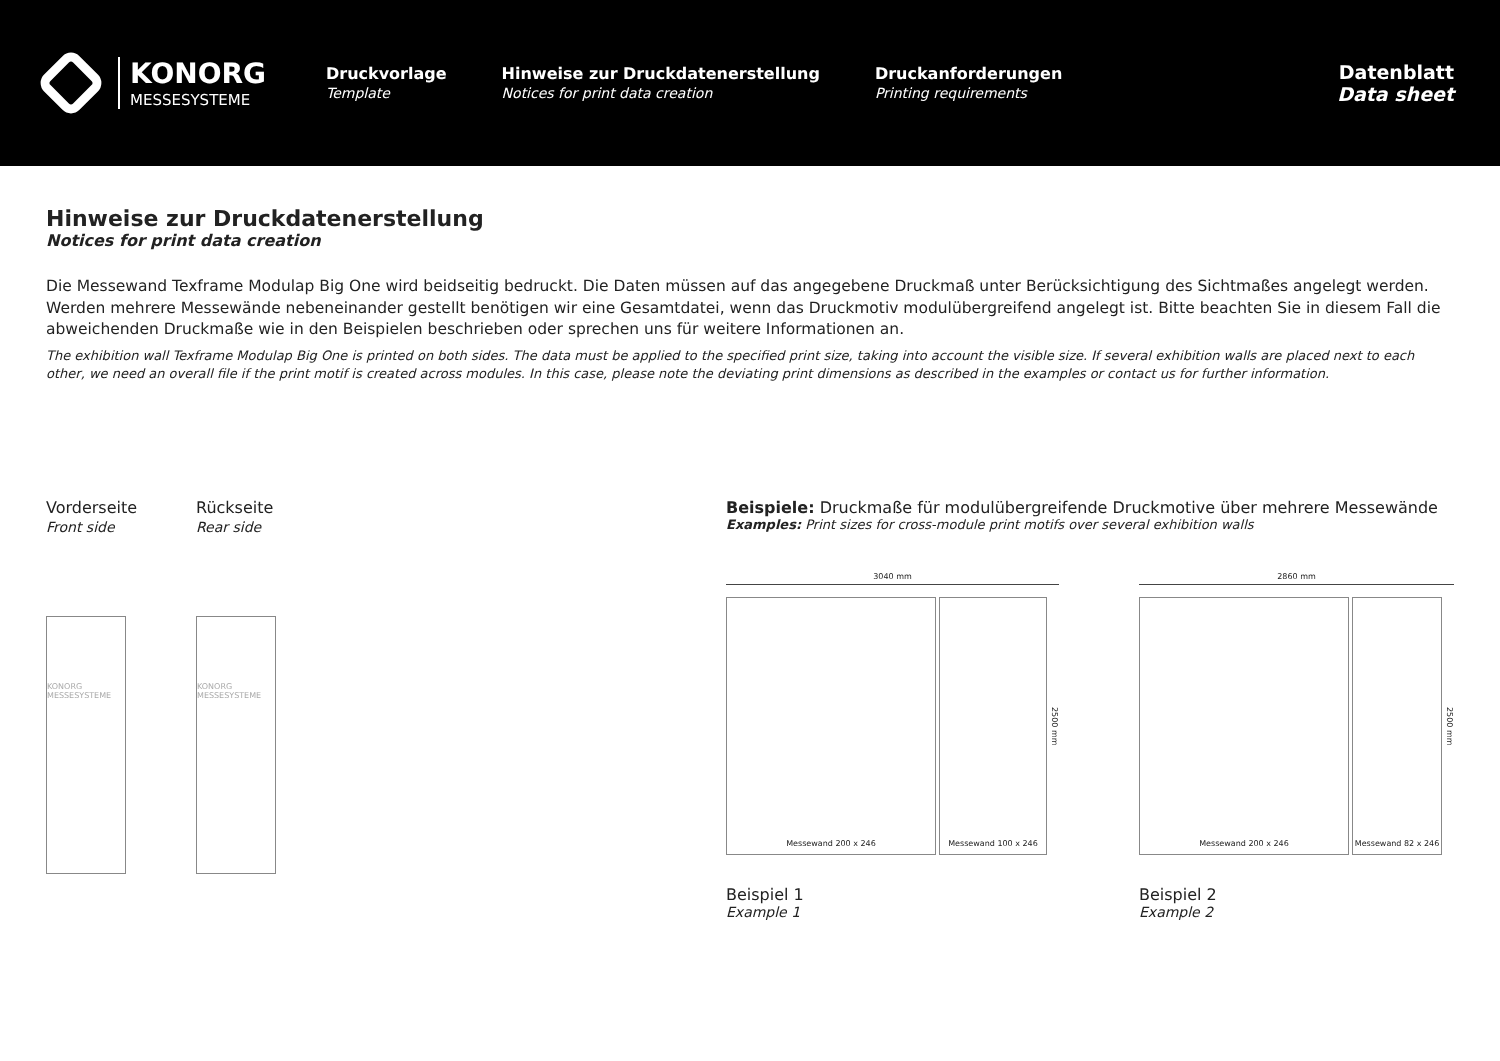KONORG
MESSESYSTEME
Druckvorlage
Template
Hinweise zur Druckdatenerstellung
Notices for print data creation
Druckanforderungen
Printing requirements
Datenblatt
Data sheet
Hinweise zur Druckdatenerstellung
Notices for print data creation
Die Messewand Texframe Modulap Big One wird beidseitig bedruckt. Die Daten müssen auf das angegebene Druckmaß unter Berücksichtigung des Sichtmaßes angelegt werden. Werden mehrere Messewände nebeneinander gestellt benötigen wir eine Gesamtdatei, wenn das Druckmotiv modulübergreifend angelegt ist. Bitte beachten Sie in diesem Fall die abweichenden Druckmaße wie in den Beispielen beschrieben oder sprechen uns für weitere Informationen an.
The exhibition wall Texframe Modulap Big One is printed on both sides. The data must be applied to the specified print size, taking into account the visible size. If several exhibition walls are placed next to each other, we need an overall file if the print motif is created across modules. In this case, please note the deviating print dimensions as described in the examples or contact us for further information.
Vorderseite
Front side
KONORG MESSESYSTEME
Rückseite
Rear side
KONORG MESSESYSTEME
Beispiele: Druckmaße für modulübergreifende Druckmotive über mehrere Messewände
Examples: Print sizes for cross-module print motifs over several exhibition walls
3040 mm
Messewand 200 x 246 Messewand 100 x 246
2500 mm
Beispiel 1
Example 1
2860 mm
Messewand 200 x 246 Messewand 82 x 246
2500 mm
Beispiel 2
Example 2